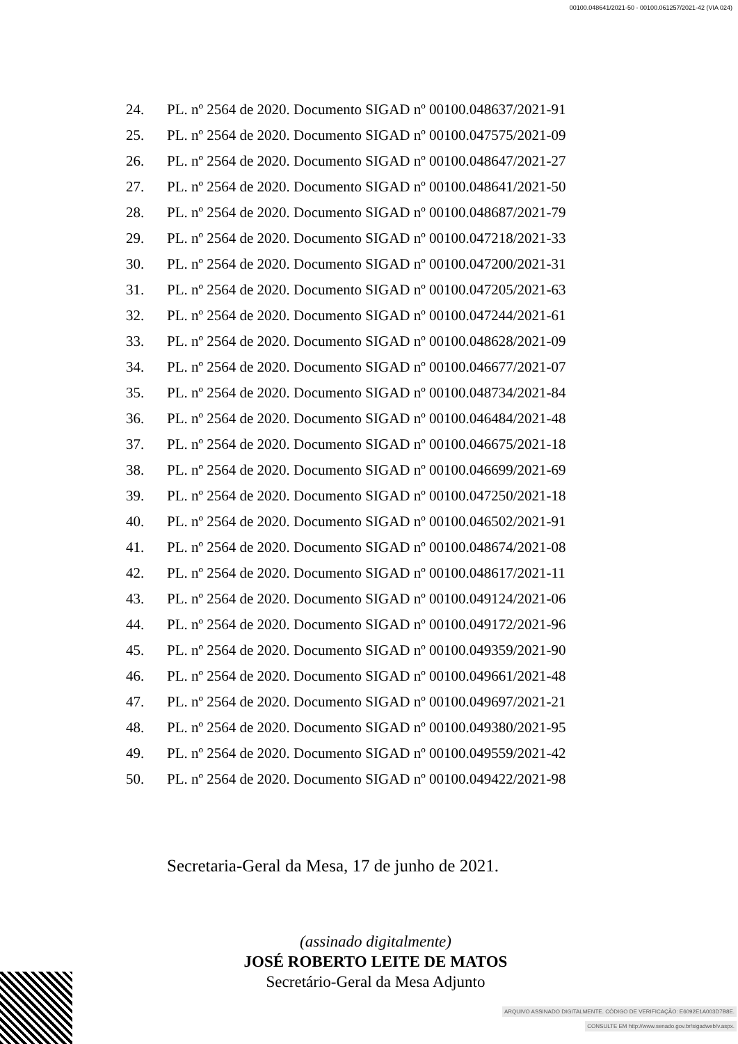00100.048641/2021-50 - 00100.061257/2021-42 (VIA 024)
24. PL. nº 2564 de 2020. Documento SIGAD nº 00100.048637/2021-91
25. PL. nº 2564 de 2020. Documento SIGAD nº 00100.047575/2021-09
26. PL. nº 2564 de 2020. Documento SIGAD nº 00100.048647/2021-27
27. PL. nº 2564 de 2020. Documento SIGAD nº 00100.048641/2021-50
28. PL. nº 2564 de 2020. Documento SIGAD nº 00100.048687/2021-79
29. PL. nº 2564 de 2020. Documento SIGAD nº 00100.047218/2021-33
30. PL. nº 2564 de 2020. Documento SIGAD nº 00100.047200/2021-31
31. PL. nº 2564 de 2020. Documento SIGAD nº 00100.047205/2021-63
32. PL. nº 2564 de 2020. Documento SIGAD nº 00100.047244/2021-61
33. PL. nº 2564 de 2020. Documento SIGAD nº 00100.048628/2021-09
34. PL. nº 2564 de 2020. Documento SIGAD nº 00100.046677/2021-07
35. PL. nº 2564 de 2020. Documento SIGAD nº 00100.048734/2021-84
36. PL. nº 2564 de 2020. Documento SIGAD nº 00100.046484/2021-48
37. PL. nº 2564 de 2020. Documento SIGAD nº 00100.046675/2021-18
38. PL. nº 2564 de 2020. Documento SIGAD nº 00100.046699/2021-69
39. PL. nº 2564 de 2020. Documento SIGAD nº 00100.047250/2021-18
40. PL. nº 2564 de 2020. Documento SIGAD nº 00100.046502/2021-91
41. PL. nº 2564 de 2020. Documento SIGAD nº 00100.048674/2021-08
42. PL. nº 2564 de 2020. Documento SIGAD nº 00100.048617/2021-11
43. PL. nº 2564 de 2020. Documento SIGAD nº 00100.049124/2021-06
44. PL. nº 2564 de 2020. Documento SIGAD nº 00100.049172/2021-96
45. PL. nº 2564 de 2020. Documento SIGAD nº 00100.049359/2021-90
46. PL. nº 2564 de 2020. Documento SIGAD nº 00100.049661/2021-48
47. PL. nº 2564 de 2020. Documento SIGAD nº 00100.049697/2021-21
48. PL. nº 2564 de 2020. Documento SIGAD nº 00100.049380/2021-95
49. PL. nº 2564 de 2020. Documento SIGAD nº 00100.049559/2021-42
50. PL. nº 2564 de 2020. Documento SIGAD nº 00100.049422/2021-98
Secretaria-Geral da Mesa, 17 de junho de 2021.
(assinado digitalmente)
JOSÉ ROBERTO LEITE DE MATOS
Secretário-Geral da Mesa Adjunto
ARQUIVO ASSINADO DIGITALMENTE. CÓDIGO DE VERIFICAÇÃO: E6092E1A003D7B8E.
CONSULTE EM http://www.senado.gov.br/sigadweb/v.aspx.